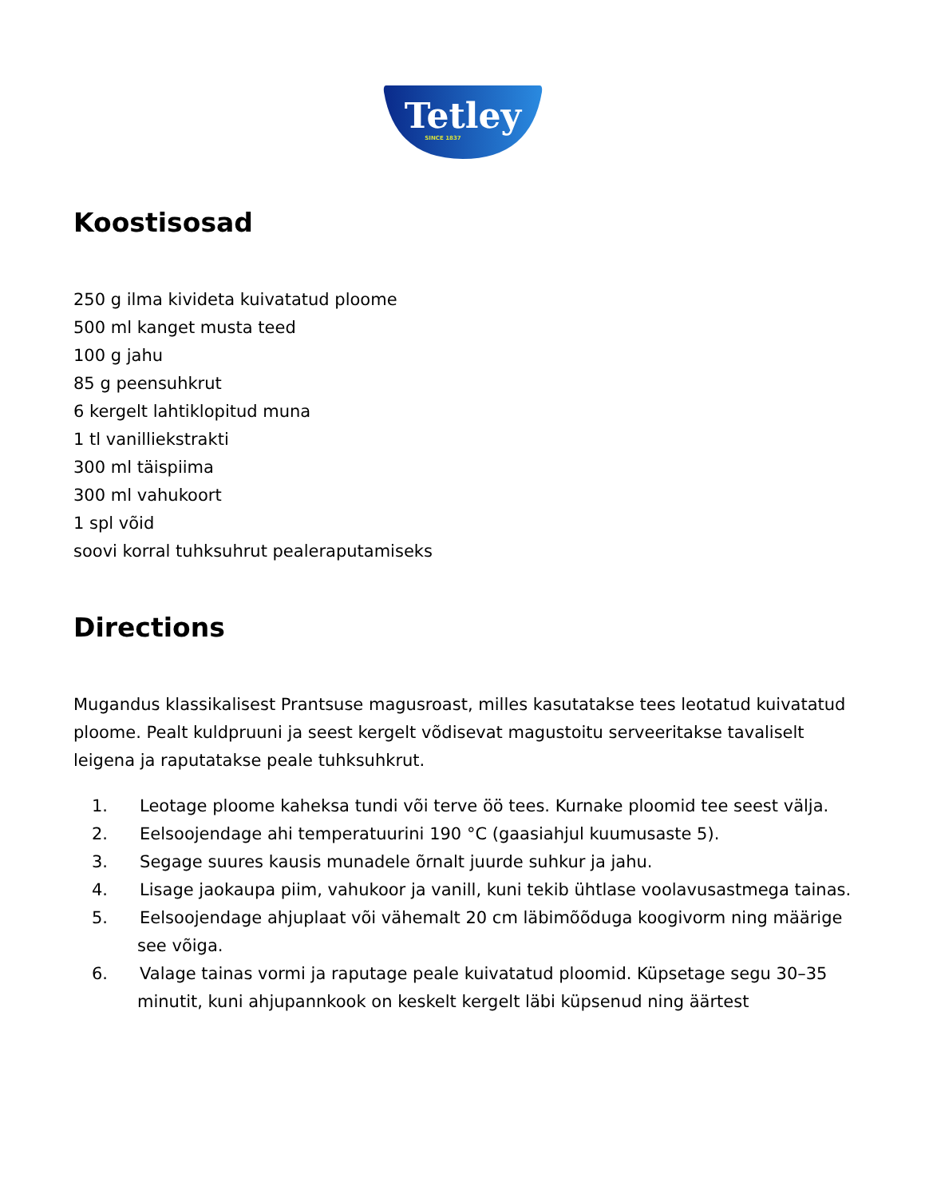Tetley
SINCE 1837
Koostisosad
250 g ilma kivideta kuivatatud ploome
500 ml kanget musta teed
100 g jahu
85 g peensuhkrut
6 kergelt lahtiklopitud muna
1 tl vanilliekstrakti
300 ml täispiima
300 ml vahukoort
1 spl võid
soovi korral tuhksuhrut pealeraputamiseks
Directions
Mugandus klassikalisest Prantsuse magusroast, milles kasutatakse tees leotatud kuivatatud ploome. Pealt kuldpruuni ja seest kergelt võdisevat magustoitu serveeritakse tavaliselt leigena ja raputatakse peale tuhksuhkrut.
1. Leotage ploome kaheksa tundi või terve öö tees. Kurnake ploomid tee seest välja.
2. Eelsoojendage ahi temperatuurini 190 °C (gaasiahjul kuumusaste 5).
3. Segage suures kausis munadele õrnalt juurde suhkur ja jahu.
4. Lisage jaokaupa piim, vahukoor ja vanill, kuni tekib ühtlase voolavusastmega tainas.
5. Eelsoojendage ahjuplaat või vähemalt 20 cm läbimõõduga koogivorm ning määrige see võiga.
6. Valage tainas vormi ja raputage peale kuivatatud ploomid. Küpsetage segu 30–35 minutit, kuni ahjupannkook on keskelt kergelt läbi küpsenud ning äärtest